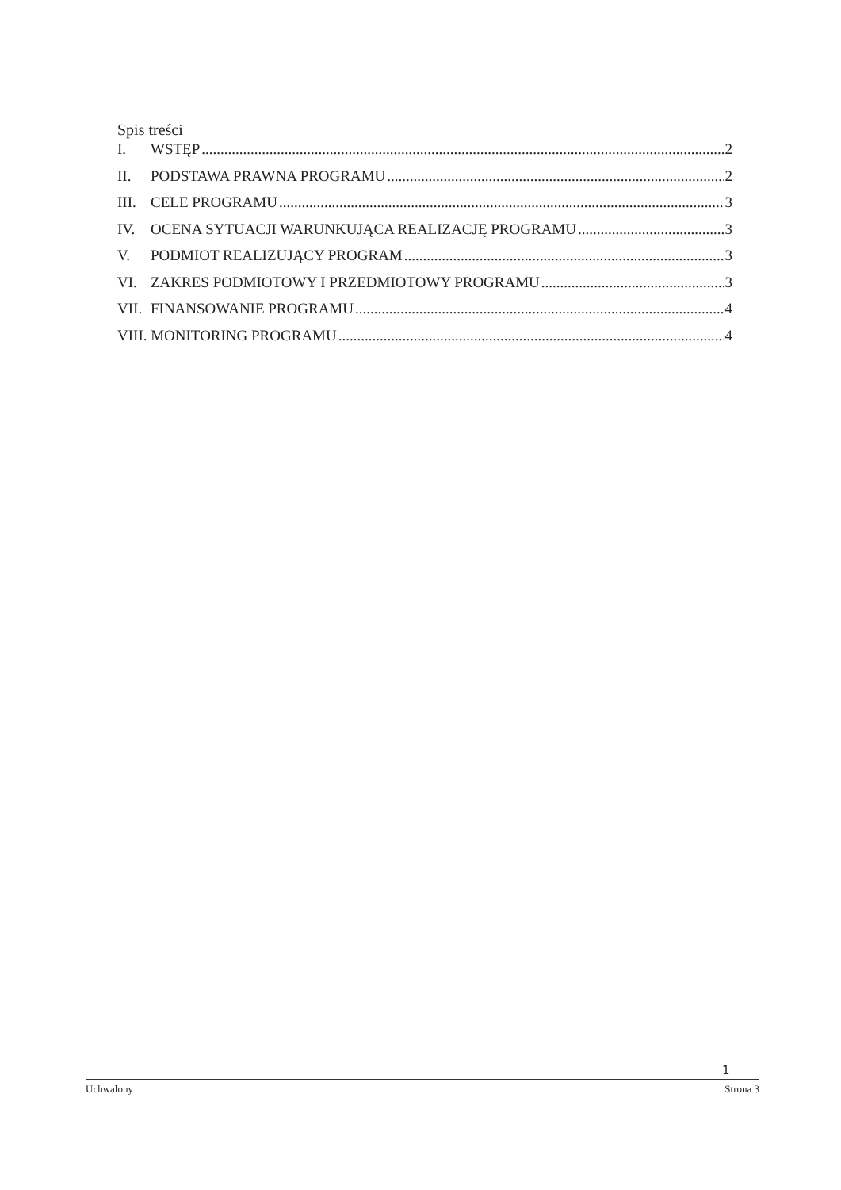Spis treści
I. WSTĘP 2
II. PODSTAWA PRAWNA PROGRAMU 2
III. CELE PROGRAMU 3
IV. OCENA SYTUACJI WARUNKUJĄCA REALIZACJĘ PROGRAMU 3
V. PODMIOT REALIZUJĄCY PROGRAM 3
VI. ZAKRES PODMIOTOWY I PRZEDMIOTOWY PROGRAMU 3
VII. FINANSOWANIE PROGRAMU 4
VIII. MONITORING PROGRAMU 4
1
Uchwalony Strona 3